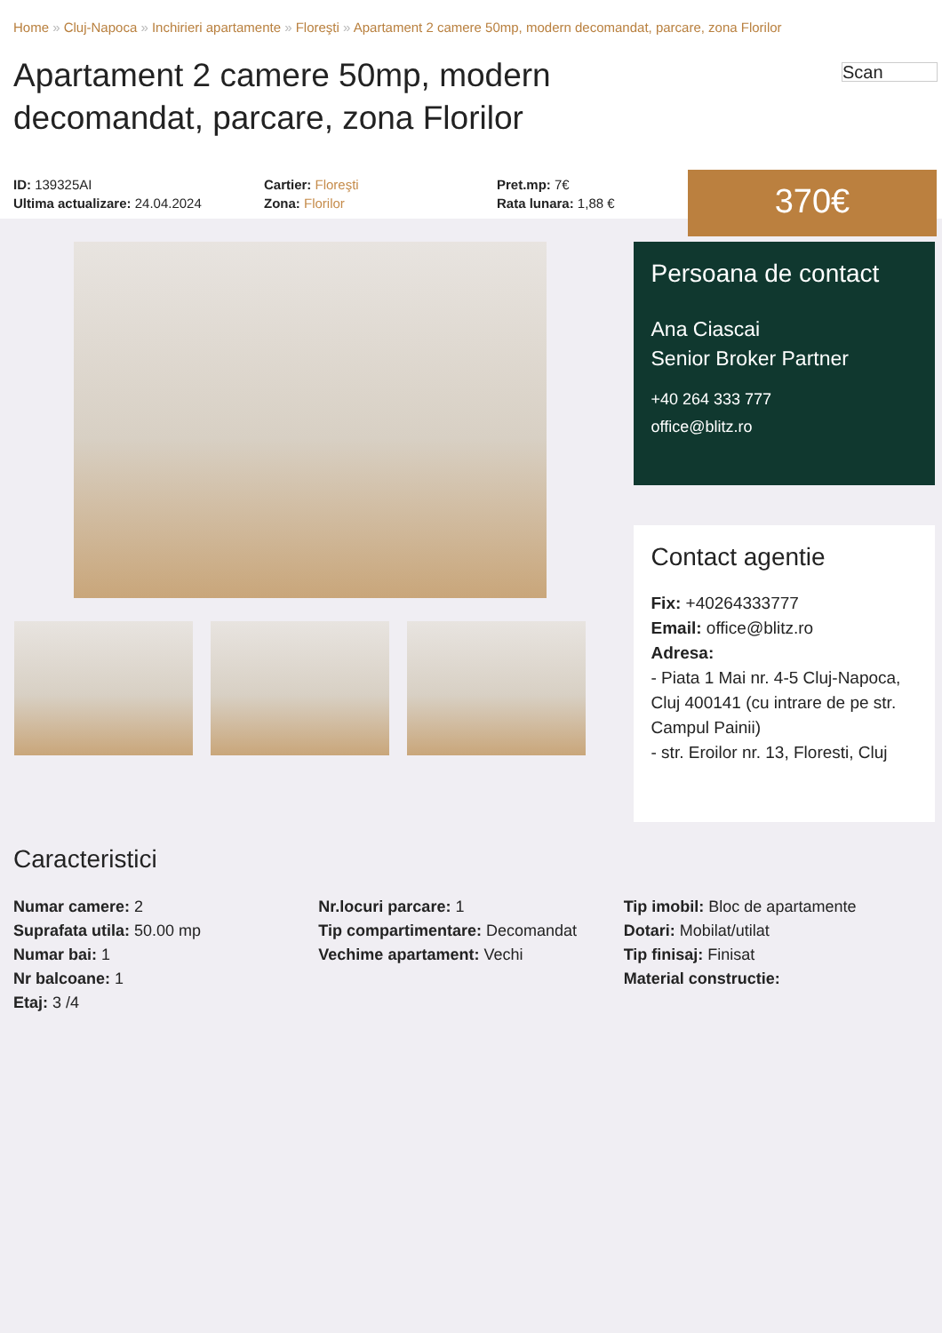Home » Cluj-Napoca » Inchirieri apartamente » Floreşti » Apartament 2 camere 50mp, modern decomandat, parcare, zona Florilor
Apartament 2 camere 50mp, modern decomandat, parcare, zona Florilor
Scan
ID: 139325AI
Ultima actualizare: 24.04.2024
Cartier: Floreşti
Zona: Florilor
Pret.mp: 7€
Rata lunara: 1,88 €
370€
Persoana de contact
Ana Ciascai
Senior Broker Partner
+40 264 333 777
office@blitz.ro
Contact agentie
Fix: +40264333777
Email: office@blitz.ro
Adresa:
- Piata 1 Mai nr. 4-5 Cluj-Napoca, Cluj 400141 (cu intrare de pe str. Campul Painii)
- str. Eroilor nr. 13, Floresti, Cluj
Caracteristici
Numar camere: 2
Suprafata utila: 50.00 mp
Numar bai: 1
Nr balcoane: 1
Etaj: 3 /4
Nr.locuri parcare: 1
Tip compartimentare: Decomandat
Vechime apartament: Vechi
Tip imobil: Bloc de apartamente
Dotari: Mobilat/utilat
Tip finisaj: Finisat
Material constructie: